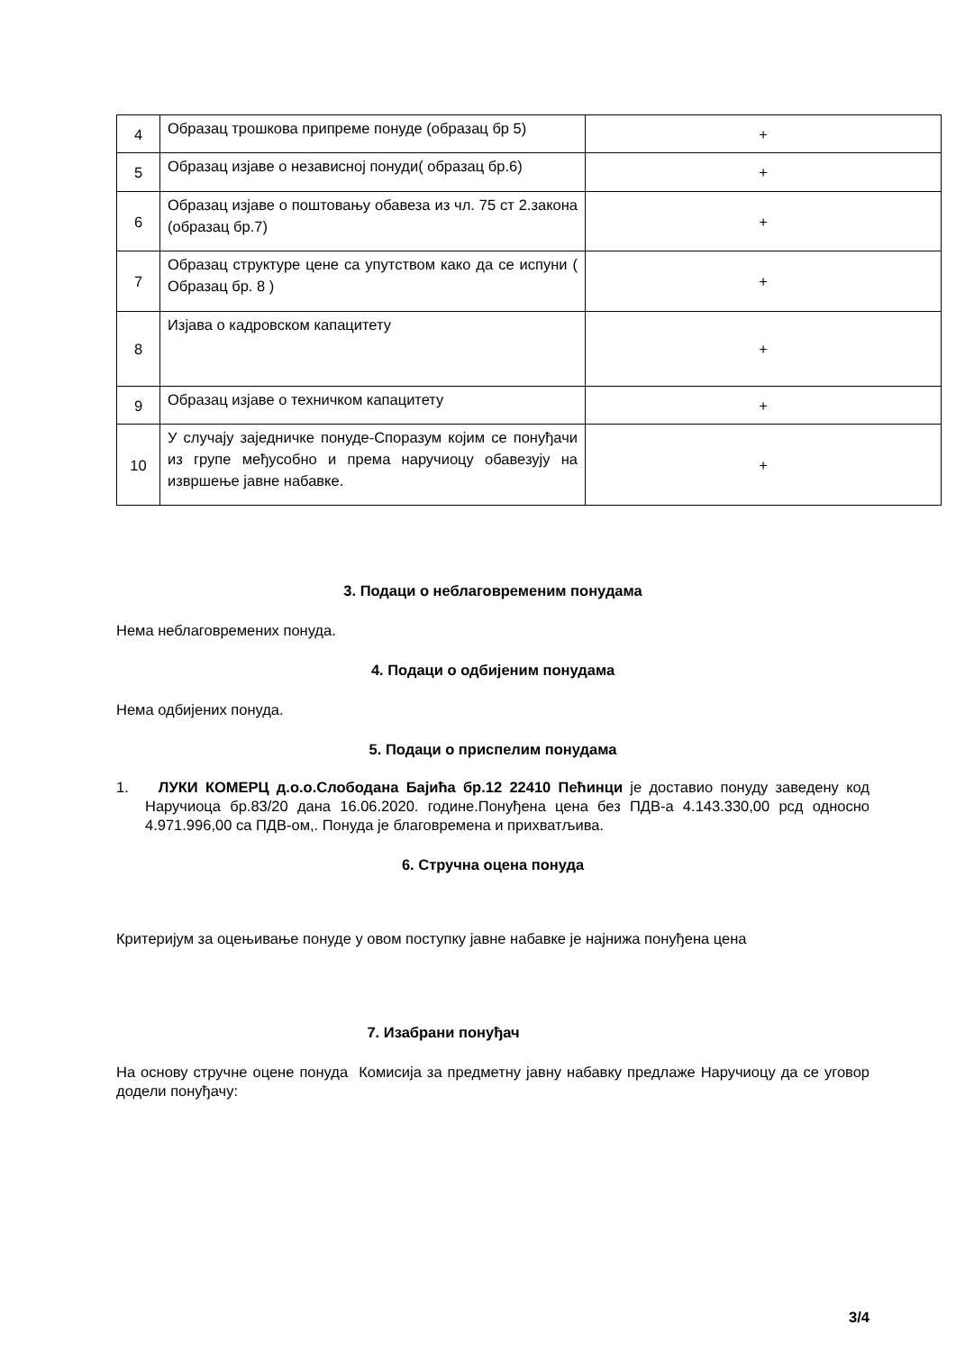| 4 | Образац трошкова припреме понуде (образац бр 5) | + |
| 5 | Образац изјаве о независној понуди( образац бр.6) | + |
| 6 | Образац изјаве о поштовању обавеза из чл. 75 ст 2.закона (образац бр.7) | + |
| 7 | Образац структуре цене са упутством како да се испуни ( Образац бр. 8 ) | + |
| 8 | Изјава о кадровском капацитету | + |
| 9 | Образац изјаве о техничком капацитету | + |
| 10 | У случају заједничке понуде-Споразум којим се понуђачи из групе међусобно и према наручиоцу обавезују на извршење јавне набавке. | + |
3. Подаци о неблаговременим понудама
Нема неблаговремених понуда.
4. Подаци о одбијеним понудама
Нема одбијених понуда.
5. Подаци о приспелим понудама
1. ЛУКИ КОМЕРЦ д.о.о.Слободана Бајића бр.12 22410 Пећинци је доставио понуду заведену код Наручиоца бр.83/20 дана 16.06.2020. године.Понуђена цена без ПДВ-а 4.143.330,00 рсд односно 4.971.996,00 са ПДВ-ом,. Понуда је благовремена и прихватљива.
6. Стручна оцена понуда
Критеријум за оцењивање понуде у овом поступку јавне набавке је најнижа понуђена цена
7. Изабрани понуђач
На основу стручне оцене понуда Комисија за предметну јавну набавку предлаже Наручиоцу да се уговор додели понуђачу:
3/4